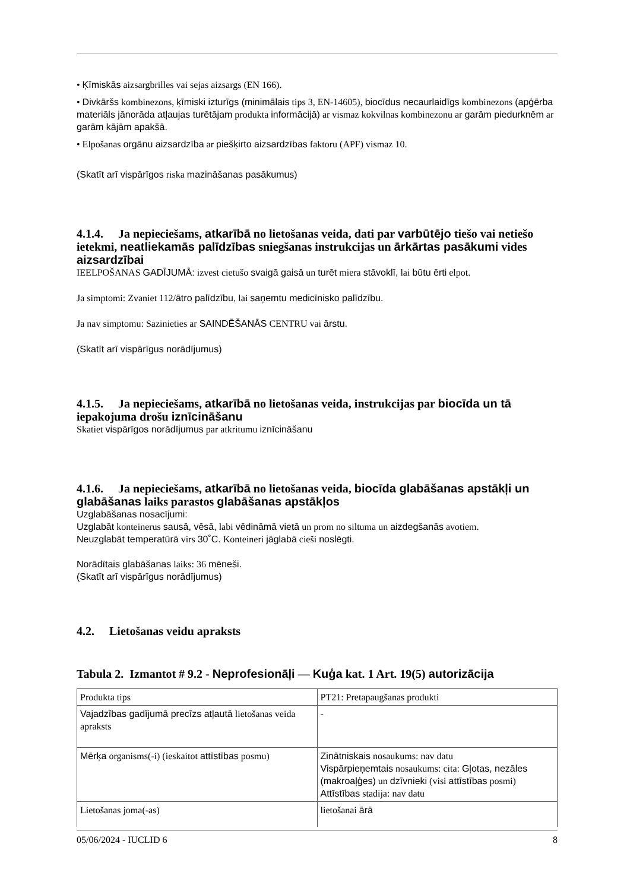• Ķīmiskās aizsargbrilles vai sejas aizsargs (EN 166).
• Divkāršs kombinezons, ķīmiski izturīgs (minimālais tips 3, EN-14605), biocīdus necaurlaidīgs kombinezons (apģērba materiāls jānorāda atļaujas turētājam produkta informācijā) ar vismaz kokvilnas kombinezonu ar garām piedurknēm ar garām kājām apakšā.
• Elpošanas orgānu aizsardzība ar piešķirto aizsardzības faktoru (APF) vismaz 10.
(Skatīt arī vispārīgos riska mazināšanas pasākumus)
4.1.4. Ja nepieciešams, atkarībā no lietošanas veida, dati par varbūtējo tiešo vai netiešo ietekmi, neatliekamās palīdzības sniegšanas instrukcijas un ārkārtas pasākumi vides aizsardzībai
IEELPOŠANAS GADĪJUMĀ: izvest cietušo svaigā gaisā un turēt miera stāvoklī, lai būtu ērti elpot.
Ja simptomi: Zvaniet 112/ātro palīdzību, lai saņemtu medicīnisko palīdzību.
Ja nav simptomu: Sazinieties ar SAINDĒŠANĀS CENTRU vai ārstu.
(Skatīt arī vispārīgus norādījumus)
4.1.5. Ja nepieciešams, atkarībā no lietošanas veida, instrukcijas par biocīda un tā iepakojuma drošu iznīcināšanu
Skatiet vispārīgos norādījumus par atkritumu iznīcināšanu
4.1.6. Ja nepieciešams, atkarībā no lietošanas veida, biocīda glabāšanas apstākļi un glabāšanas laiks parastos glabāšanas apstākļos
Uzglabāšanas nosacījumi:
Uzglabāt konteinerus sausā, vēsā, labi vēdināmā vietā un prom no siltuma un aizdegšanās avotiem.
Neuzglabāt temperatūrā virs 30˚C. Konteineri jāglabā cieši noslēgti.
Norādītais glabāšanas laiks: 36 mēneši.
(Skatīt arī vispārīgus norādījumus)
4.2. Lietošanas veidu apraksts
Tabula 2. Izmantot # 9.2 - Neprofesionāļi — Kuģa kat. 1 Art. 19(5) autorizācija
| Produkta tips | PT21: Pretapaugšanas produkti |
| Vajadzības gadījumā precīzs atļautā lietošanas veida apraksts | - |
| Mērķa organisms(-i) (ieskaitot attīstības posmu) | Zinātniskais nosaukums: nav datu Vispārpieņemtais nosaukums: cita: Gļotas, nezāles (makroaļģes) un dzīvnieki (visi attīstības posmi) Attīstības stadija: nav datu |
| Lietošanas joma(-as) | lietošanai ārā |
05/06/2024 - IUCLID 6 8